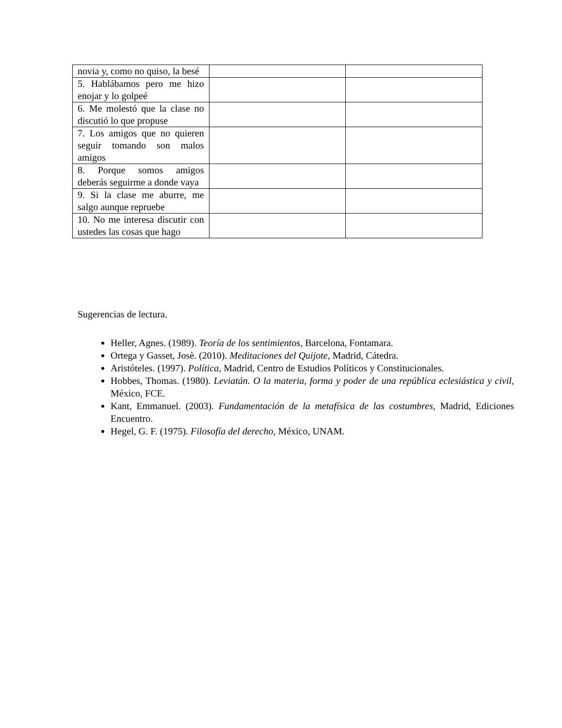| novia y, como no quiso, la besé | | |
| 5. Hablábamos pero me hizo enojar y lo golpeé | | |
| 6. Me molestó que la clase no discutió lo que propuse | | |
| 7. Los amigos que no quieren seguir tomando son malos amigos | | |
| 8. Porque somos amigos deberás seguirme a donde vaya | | |
| 9. Si la clase me aburre, me salgo aunque repruebe | | |
| 10. No me interesa discutir con ustedes las cosas que hago | | |
Sugerencias de lectura.
Heller, Agnes. (1989). Teoría de los sentimientos, Barcelona, Fontamara.
Ortega y Gasset, Josè. (2010). Meditaciones del Quijote, Madrid, Cátedra.
Aristóteles. (1997). Política, Madrid, Centro de Estudios Políticos y Constitucionales.
Hobbes, Thomas. (1980). Leviatán. O la materia, forma y poder de una república eclesiástica y civil, México, FCE.
Kant, Emmanuel. (2003). Fundamentación de la metafísica de las costumbres, Madrid, Ediciones Encuentro.
Hegel, G. F. (1975). Filosofía del derecho, México, UNAM.